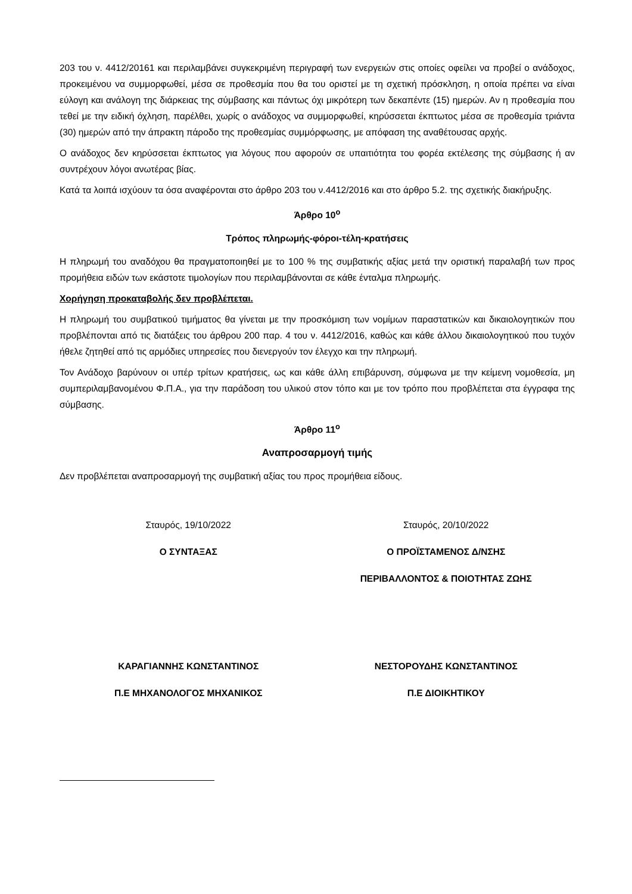203 του ν. 4412/20161 και περιλαμβάνει συγκεκριμένη περιγραφή των ενεργειών στις οποίες οφείλει να προβεί ο ανάδοχος, προκειμένου να συμμορφωθεί, μέσα σε προθεσμία που θα του οριστεί με τη σχετική πρόσκληση, η οποία πρέπει να είναι εύλογη και ανάλογη της διάρκειας της σύμβασης και πάντως όχι μικρότερη των δεκαπέντε (15) ημερών. Αν η προθεσμία που τεθεί με την ειδική όχληση, παρέλθει, χωρίς ο ανάδοχος να συμμορφωθεί, κηρύσσεται έκπτωτος μέσα σε προθεσμία τριάντα (30) ημερών από την άπρακτη πάροδο της προθεσμίας συμμόρφωσης, με απόφαση της αναθέτουσας αρχής.
Ο ανάδοχος δεν κηρύσσεται έκπτωτος για λόγους που αφορούν σε υπαιτιότητα του φορέα εκτέλεσης της σύμβασης ή αν συντρέχουν λόγοι ανωτέρας βίας.
Κατά τα λοιπά ισχύουν τα όσα αναφέρονται στο άρθρο 203 του ν.4412/2016 και στο άρθρο 5.2. της σχετικής διακήρυξης.
Άρθρο 10<sup>ο</sup>
Τρόπος πληρωμής-φόροι-τέλη-κρατήσεις
Η πληρωμή του αναδόχου θα πραγματοποιηθεί με το 100 % της συμβατικής αξίας μετά την οριστική παραλαβή των προς προμήθεια ειδών των εκάστοτε τιμολογίων που περιλαμβάνονται σε κάθε ένταλμα πληρωμής.
Χορήγηση προκαταβολής δεν προβλέπεται.
Η πληρωμή του συμβατικού τιμήματος θα γίνεται με την προσκόμιση των νομίμων παραστατικών και δικαιολογητικών που προβλέπονται από τις διατάξεις του άρθρου 200 παρ. 4 του ν. 4412/2016, καθώς και κάθε άλλου δικαιολογητικού που τυχόν ήθελε ζητηθεί από τις αρμόδιες υπηρεσίες που διενεργούν τον έλεγχο και την πληρωμή.
Τον Ανάδοχο βαρύνουν οι υπέρ τρίτων κρατήσεις, ως και κάθε άλλη επιβάρυνση, σύμφωνα με την κείμενη νομοθεσία, μη συμπεριλαμβανομένου Φ.Π.Α., για την παράδοση του υλικού στον τόπο και με τον τρόπο που προβλέπεται στα έγγραφα της σύμβασης.
Άρθρο 11<sup>ο</sup>
Αναπροσαρμογή τιμής
Δεν προβλέπεται αναπροσαρμογή της συμβατική αξίας του προς προμήθεια είδους.
Σταυρός, 19/10/2022
Ο ΣΥΝΤΑΞΑΣ
ΚΑΡΑΓΙΑΝΝΗΣ ΚΩΝΣΤΑΝΤΙΝΟΣ
Π.Ε ΜΗΧΑΝΟΛΟΓΟΣ ΜΗΧΑΝΙΚΟΣ
Σταυρός, 20/10/2022
Ο ΠΡΟΪΣΤΑΜΕΝΟΣ Δ/ΝΣΗΣ
ΠΕΡΙΒΑΛΛΟΝΤΟΣ & ΠΟΙΟΤΗΤΑΣ ΖΩΗΣ
ΝΕΣΤΟΡΟΥΔΗΣ ΚΩΝΣΤΑΝΤΙΝΟΣ
Π.Ε ΔΙΟΙΚΗΤΙΚΟΥ